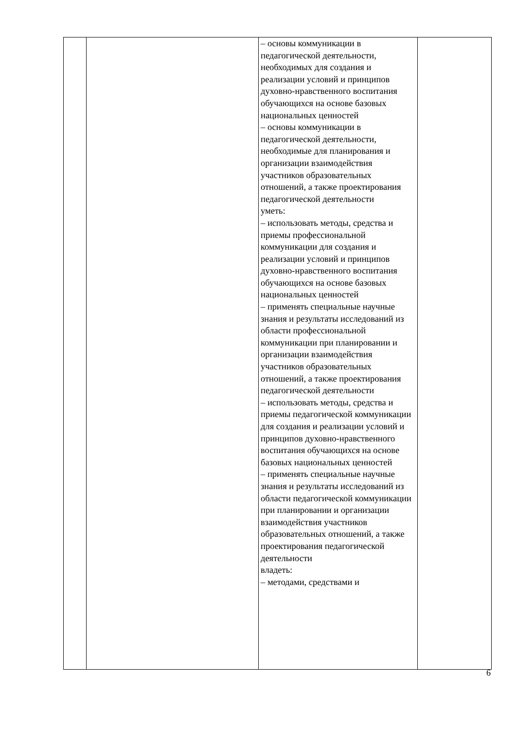| | | – основы коммуникации в педагогической деятельности, необходимых для создания и реализации условий и принципов духовно-нравственного воспитания обучающихся на основе базовых национальных ценностей – основы коммуникации в педагогической деятельности, необходимые для планирования и организации взаимодействия участников образовательных отношений, а также проектирования педагогической деятельности уметь: – использовать методы, средства и приемы профессиональной коммуникации для создания и реализации условий и принципов духовно-нравственного воспитания обучающихся на основе базовых национальных ценностей – применять специальные научные знания и результаты исследований из области профессиональной коммуникации при планировании и организации взаимодействия участников образовательных отношений, а также проектирования педагогической деятельности – использовать методы, средства и приемы педагогической коммуникации для создания и реализации условий и принципов духовно-нравственного воспитания обучающихся на основе базовых национальных ценностей – применять специальные научные знания и результаты исследований из области педагогической коммуникации при планировании и организации взаимодействия участников образовательных отношений, а также проектирования педагогической деятельности владеть: – методами, средствами и | |
6